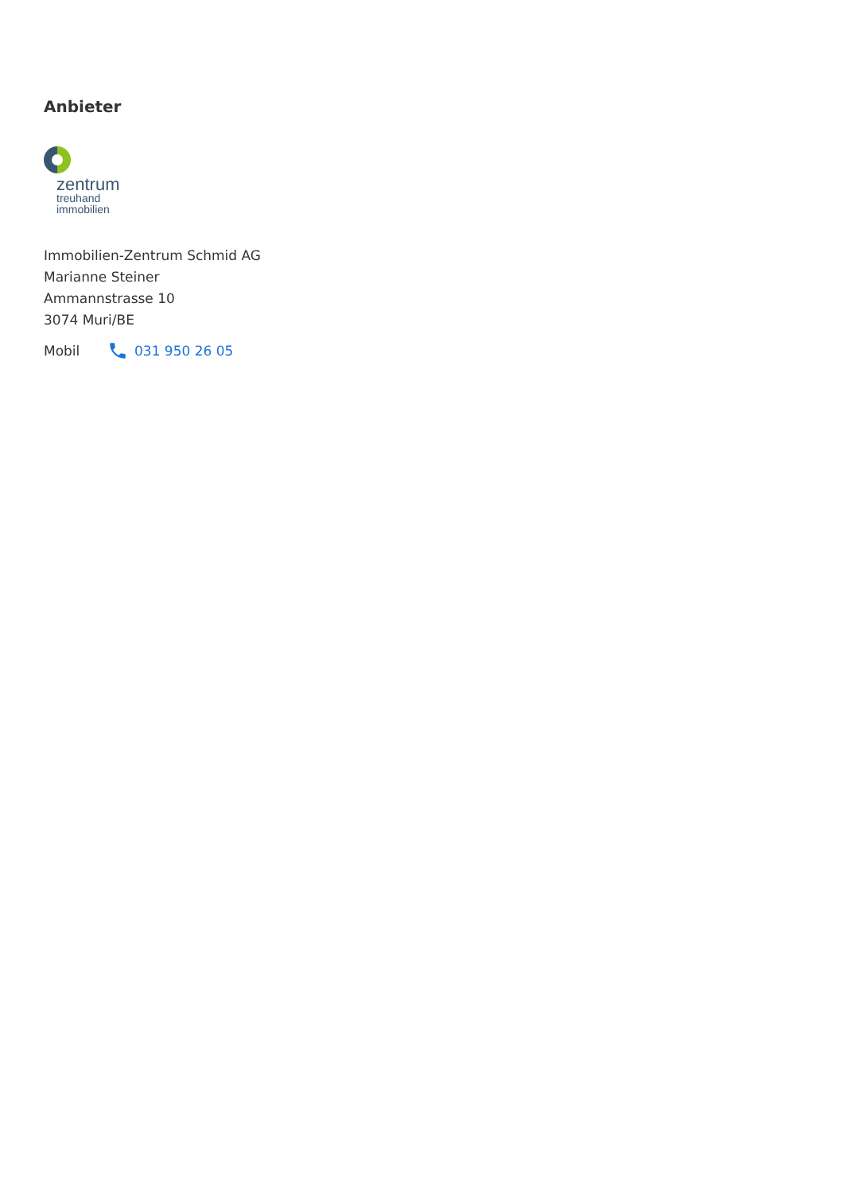Anbieter
zentrum
treuhand
immobilien
Immobilien-Zentrum Schmid AG
Marianne Steiner
Ammannstrasse 10
3074 Muri/BE
Mobil 031 950 26 05